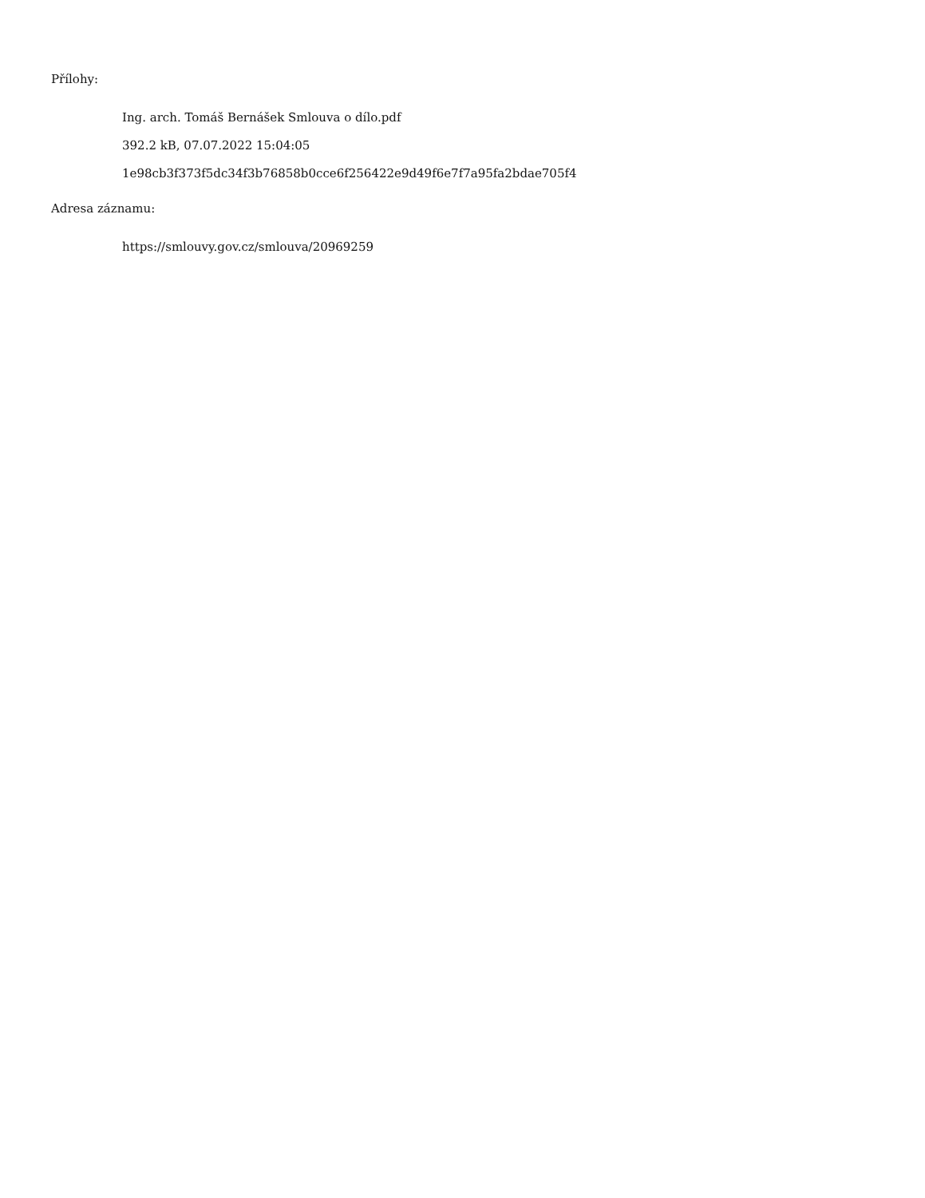Přílohy:
Ing. arch. Tomáš Bernášek Smlouva o dílo.pdf
392.2 kB, 07.07.2022 15:04:05
1e98cb3f373f5dc34f3b76858b0cce6f256422e9d49f6e7f7a95fa2bdae705f4
Adresa záznamu:
https://smlouvy.gov.cz/smlouva/20969259